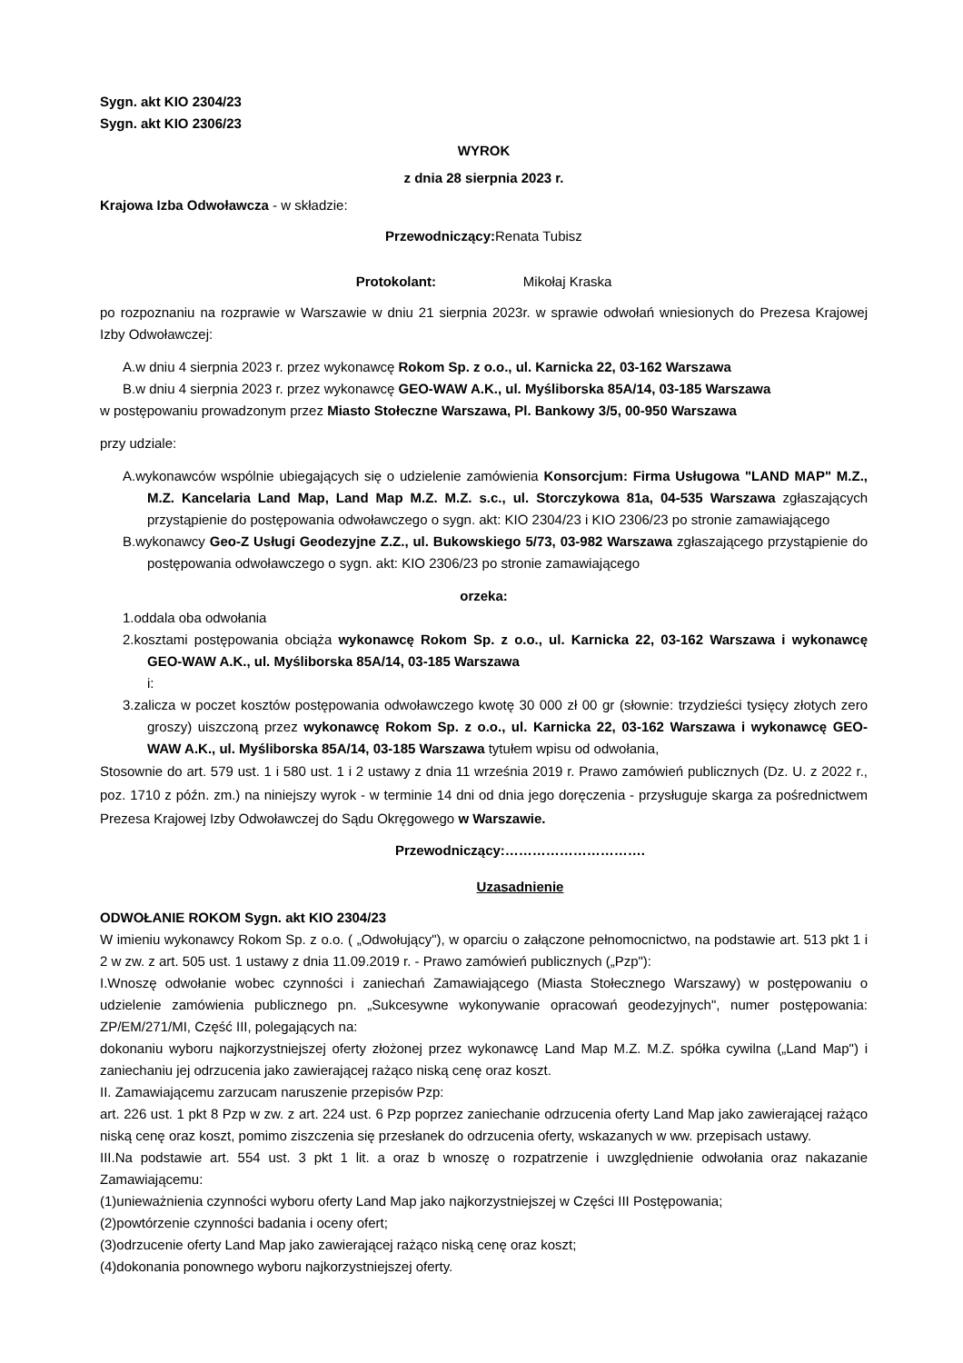Sygn. akt KIO 2304/23
Sygn. akt KIO 2306/23
WYROK
z dnia 28 sierpnia 2023 r.
Krajowa Izba Odwoławcza - w składzie:
Przewodniczący: Renata Tubisz
Protokolant: Mikołaj Kraska
po rozpoznaniu na rozprawie w Warszawie w dniu 21 sierpnia 2023r. w sprawie odwołań wniesionych do Prezesa Krajowej Izby Odwoławczej:
A.w dniu 4 sierpnia 2023 r. przez wykonawcę Rokom Sp. z o.o., ul. Karnicka 22, 03-162 Warszawa
B.w dniu 4 sierpnia 2023 r. przez wykonawcę GEO-WAW A.K., ul. Myśliborska 85A/14, 03-185 Warszawa
w postępowaniu prowadzonym przez Miasto Stołeczne Warszawa, Pl. Bankowy 3/5, 00-950 Warszawa
przy udziale:
A.wykonawców wspólnie ubiegających się o udzielenie zamówienia Konsorcjum: Firma Usługowa "LAND MAP" M.Z., M.Z. Kancelaria Land Map, Land Map M.Z. M.Z. s.c., ul. Storczykowa 81a, 04-535 Warszawa zgłaszających przystąpienie do postępowania odwoławczego o sygn. akt: KIO 2304/23 i KIO 2306/23 po stronie zamawiającego
B.wykonawcy Geo-Z Usługi Geodezyjne Z.Z., ul. Bukowskiego 5/73, 03-982 Warszawa zgłaszającego przystąpienie do postępowania odwoławczego o sygn. akt: KIO 2306/23 po stronie zamawiającego
orzeka:
1.oddala oba odwołania
2.kosztami postępowania obciąża wykonawcę Rokom Sp. z o.o., ul. Karnicka 22, 03-162 Warszawa i wykonawcę GEO-WAW A.K., ul. Myśliborska 85A/14, 03-185 Warszawa
i:
3.zalicza w poczet kosztów postępowania odwoławczego kwotę 30 000 zł 00 gr (słownie: trzydzieści tysięcy złotych zero groszy) uiszczoną przez wykonawcę Rokom Sp. z o.o., ul. Karnicka 22, 03-162 Warszawa i wykonawcę GEO-WAW A.K., ul. Myśliborska 85A/14, 03-185 Warszawa tytułem wpisu od odwołania,
Stosownie do art. 579 ust. 1 i 580 ust. 1 i 2 ustawy z dnia 11 września 2019 r. Prawo zamówień publicznych (Dz. U. z 2022 r., poz. 1710 z późn. zm.) na niniejszy wyrok - w terminie 14 dni od dnia jego doręczenia - przysługuje skarga za pośrednictwem Prezesa Krajowej Izby Odwoławczej do Sądu Okręgowego w Warszawie.
Przewodniczący:………………………….
Uzasadnienie
ODWOŁANIE ROKOM Sygn. akt KIO 2304/23
W imieniu wykonawcy Rokom Sp. z o.o. ( „Odwołujący"), w oparciu o załączone pełnomocnictwo, na podstawie art. 513 pkt 1 i 2 w zw. z art. 505 ust. 1 ustawy z dnia 11.09.2019 r. - Prawo zamówień publicznych („Pzp"):
I.Wnoszę odwołanie wobec czynności i zaniechań Zamawiającego (Miasta Stołecznego Warszawy) w postępowaniu o udzielenie zamówienia publicznego pn. „Sukcesywne wykonywanie opracowań geodezyjnych", numer postępowania: ZP/EM/271/MI, Część III, polegających na:
dokonaniu wyboru najkorzystniejszej oferty złożonej przez wykonawcę Land Map M.Z. M.Z. spółka cywilna („Land Map") i zaniechaniu jej odrzucenia jako zawierającej rażąco niską cenę oraz koszt.
II. Zamawiającemu zarzucam naruszenie przepisów Pzp:
art. 226 ust. 1 pkt 8 Pzp w zw. z art. 224 ust. 6 Pzp poprzez zaniechanie odrzucenia oferty Land Map jako zawierającej rażąco niską cenę oraz koszt, pomimo ziszczenia się przesłanek do odrzucenia oferty, wskazanych w ww. przepisach ustawy.
III.Na podstawie art. 554 ust. 3 pkt 1 lit. a oraz b wnoszę o rozpatrzenie i uwzględnienie odwołania oraz nakazanie Zamawiającemu:
(1)unieważnienia czynności wyboru oferty Land Map jako najkorzystniejszej w Części III Postępowania;
(2)powtórzenie czynności badania i oceny ofert;
(3)odrzucenie oferty Land Map jako zawierającej rażąco niską cenę oraz koszt;
(4)dokonania ponownego wyboru najkorzystniejszej oferty.